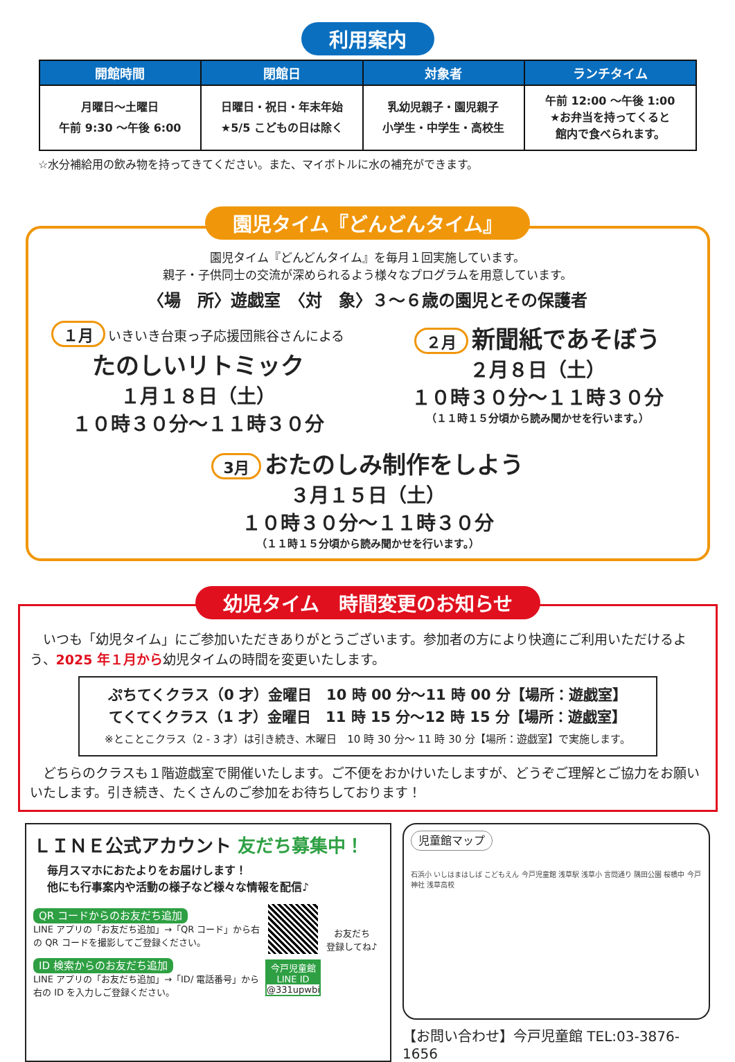利用案内
| 開館時間 | 閉館日 | 対象者 | ランチタイム |
| --- | --- | --- | --- |
| 月曜日～土曜日 午前 9:30 ～午後 6:00 | 日曜日・祝日・年末年始 ★5/5 こどもの日は除く | 乳幼児親子・園児親子 小学生・中学生・高校生 | 午前 12:00 ～午後 1:00 ★お弁当を持ってくると 館内で食べられます。 |
☆水分補給用の飲み物を持ってきてください。また、マイボトルに水の補充ができます。
園児タイム『どんどんタイム』
園児タイム『どんどんタイム』を毎月１回実施しています。
親子・子供同士の交流が深められるよう様々なプログラムを用意しています。
〈場　所〉遊戯室　〈対　象〉３～６歳の園児とその保護者
１月 いきいき台東っ子応援団熊谷さんによる
たのしいリトミック
１月１８日（土）
１０時３０分～１１時３０分
２月 新聞紙であそぼう
２月８日（土）
１０時３０分～１１時３０分
（１１時１５分頃から読み聞かせを行います。）
3月 おたのしみ制作をしよう
３月１５日（土）
１０時３０分～１１時３０分
（１１時１５分頃から読み聞かせを行います。）
幼児タイム　時間変更のお知らせ
　いつも「幼児タイム」にご参加いただきありがとうございます。参加者の方により快適にご利用いただけるよう、2025 年１月から幼児タイムの時間を変更いたします。
ぷちてくクラス（0 才）金曜日　10 時 00 分～11 時 00 分【場所：遊戯室】
てくてくクラス（1 才）金曜日　11 時 15 分～12 時 15 分【場所：遊戯室】
※とことこクラス（2 - 3 才）は引き続き、木曜日　10 時 30 分～ 11 時 30 分【場所：遊戯室】で実施します。
　どちらのクラスも１階遊戯室で開催いたします。ご不便をおかけいたしますが、どうぞご理解とご協力をお願いいたします。引き続き、たくさんのご参加をお待ちしております！
ＬＩＮＥ公式アカウント 友だち募集中！
毎月スマホにおたよりをお届けします！
他にも行事案内や活動の様子など様々な情報を配信♪
QR コードからのお友だち追加
LINE アプリの「お友だち追加」→「QR コード」から右の QR コードを撮影してご登録ください。
ID 検索からのお友だち追加
LINE アプリの「お友だち追加」→「ID/ 電話番号」から右の ID を入力しご登録ください。
今戸児童館
LINE ID
@331upwbi
お友だち
登録してね♪
児童館マップ
石浜小 いしはまはしば こどもえん 今戸児童館 浅草駅 浅草小 言問通り 隅田公園 桜橋中 今戸神社 浅草高校
【お問い合わせ】今戸児童館 TEL:03-3876-1656